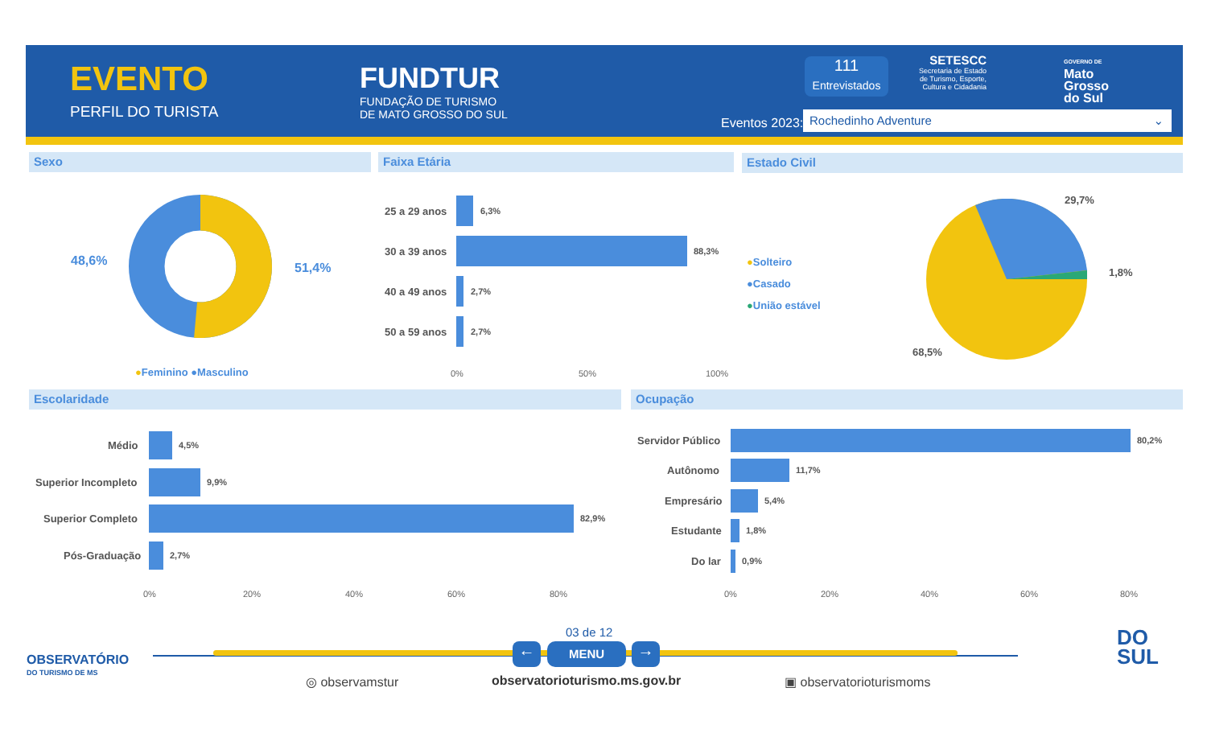EVENTO
PERFIL DO TURISTA
FUNDTUR
FUNDAÇÃO DE TURISMO
DE MATO GROSSO DO SUL
111
Entrevistados
SETESCC
Secretaria de Estado
de Turismo, Esporte,
Cultura e Cidadania
GOVERNO DE
Mato
Grosso
do Sul
Eventos 2023: Rochedinho Adventure ⌄
Sexo Faixa Etária Estado Civil
48,6% 51,4%
●Feminino ●Masculino
25 a 29 anos 6,3%
30 a 39 anos 88,3%
40 a 49 anos 2,7%
50 a 59 anos 2,7%
0% 50% 100%
●Solteiro
●Casado
●União estável
29,7%
1,8%
68,5%
Escolaridade Ocupação
Médio 4,5%
Superior Incompleto 9,9%
Superior Completo 82,9%
Pós-Graduação 2,7%
0% 20% 40% 60% 80%
Servidor Público 80,2%
Autônomo 11,7%
Empresário 5,4%
Estudante 1,8%
Do lar 0,9%
0% 20% 40% 60% 80%
OBSERVATÓRIO
DO TURISMO DE MS
03 de 12
← MENU →
◎ observamstur observatorioturismo.ms.gov.br ▣ observatorioturismoms
DO
SUL